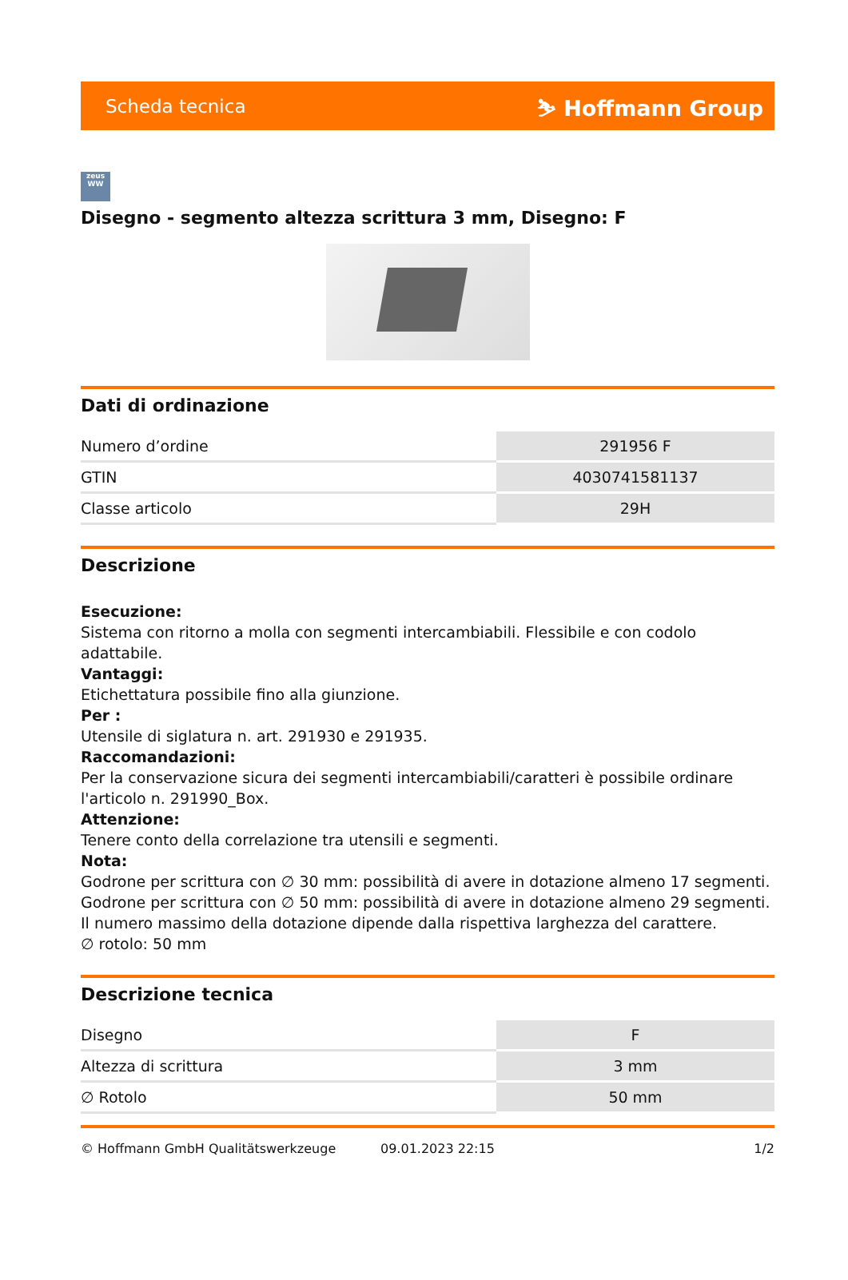Scheda tecnica ⛷ Hoffmann Group
zeus
WW
Disegno - segmento altezza scrittura 3 mm, Disegno: F
Dati di ordinazione
| Numero d’ordine | 291956 F |
| GTIN | 4030741581137 |
| Classe articolo | 29H |
Descrizione
Esecuzione:
Sistema con ritorno a molla con segmenti intercambiabili. Flessibile e con codolo adattabile.
Vantaggi:
Etichettatura possibile fino alla giunzione.
Per :
Utensile di siglatura n. art. 291930 e 291935.
Raccomandazioni:
Per la conservazione sicura dei segmenti intercambiabili/caratteri è possibile ordinare l'articolo n. 291990_Box.
Attenzione:
Tenere conto della correlazione tra utensili e segmenti.
Nota:
Godrone per scrittura con ∅ 30 mm: possibilità di avere in dotazione almeno 17 segmenti.
Godrone per scrittura con ∅ 50 mm: possibilità di avere in dotazione almeno 29 segmenti.
Il numero massimo della dotazione dipende dalla rispettiva larghezza del carattere.
∅ rotolo: 50 mm
Descrizione tecnica
| Disegno | F |
| Altezza di scrittura | 3 mm |
| ∅ Rotolo | 50 mm |
© Hoffmann GmbH Qualitätswerkzeuge 09.01.2023 22:15 1/2